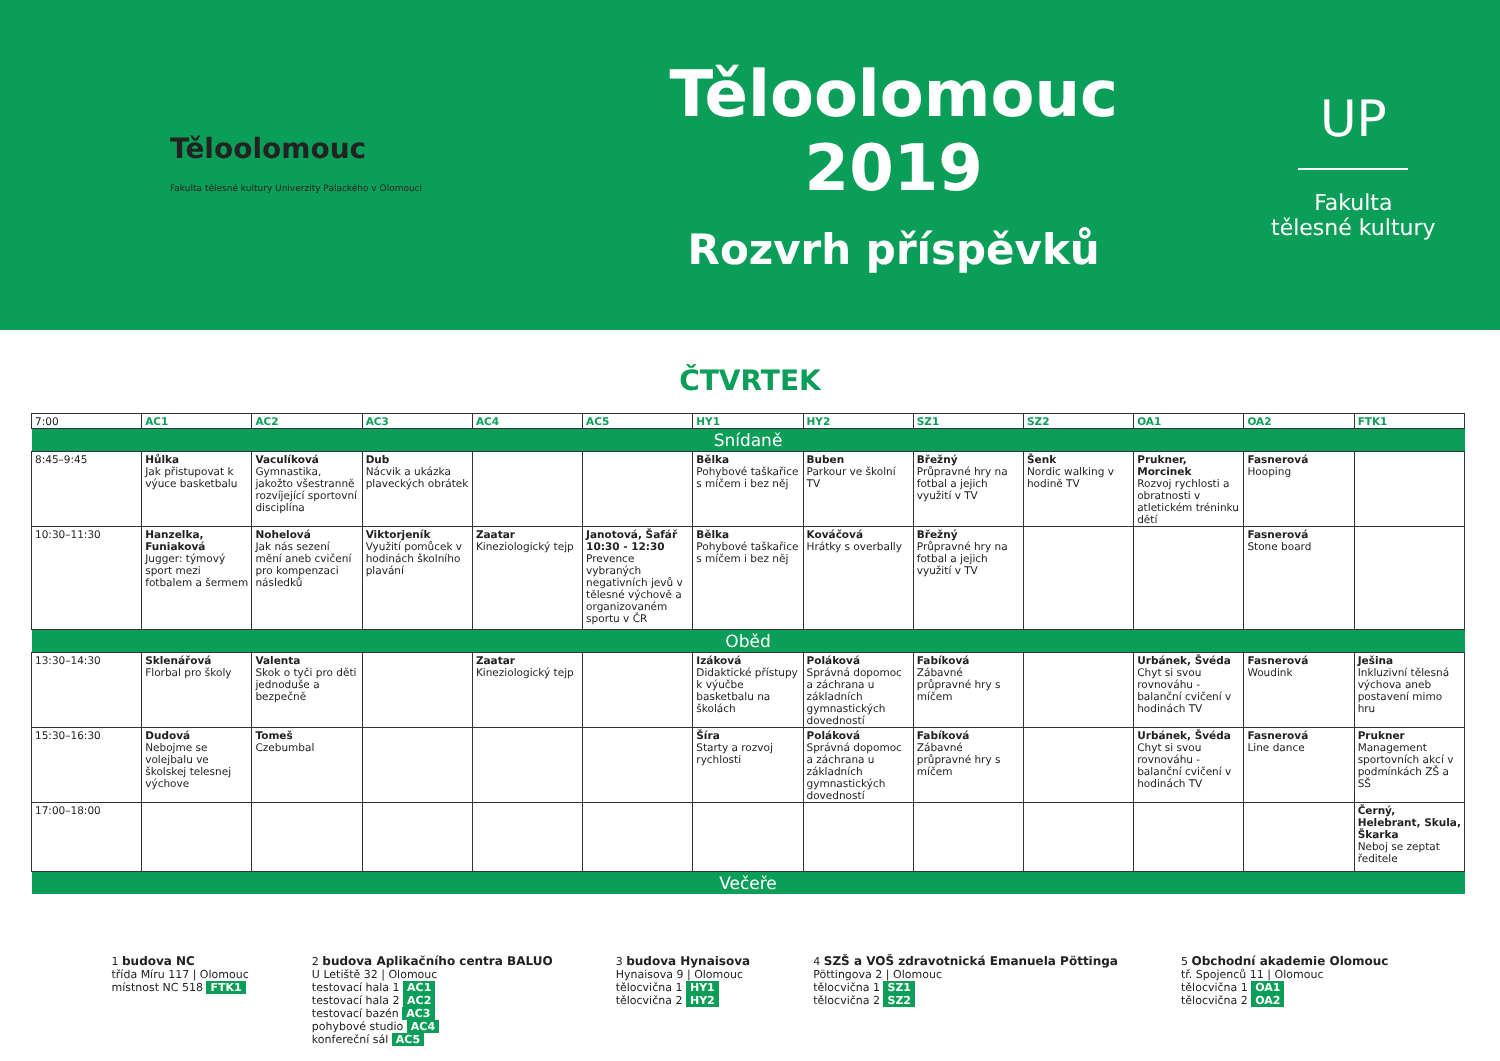Těloolomouc
Fakulta tělesné kultury Univerzity Palackého v Olomouci
Těloolomouc 2019
Rozvrh příspěvků
UP
Fakulta
tělesné kultury
ČTVRTEK
| 7:00 | AC1 | AC2 | AC3 | AC4 | AC5 | HY1 | HY2 | SZ1 | SZ2 | OA1 | OA2 | FTK1 |
| Snídaně | | | | | | | | | | | | |
| 8:45–9:45 | Hůlka Jak přistupovat k výuce basketbalu | Vaculíková Gymnastika, jakožto všestranně rozvíjející sportovní disciplína | Dub Nácvik a ukázka plaveckých obrátek | | | Bělka Pohybové taškařice s míčem i bez něj | Buben Parkour ve školní TV | Břežný Průpravné hry na fotbal a jejich využití v TV | Šenk Nordic walking v hodině TV | Prukner, Morcinek Rozvoj rychlosti a obratnosti v atletickém tréninku dětí | Fasnerová Hooping | |
| 10:30–11:30 | Hanzelka, Funiaková Jugger: týmový sport mezi fotbalem a šermem | Nohelová Jak nás sezení mění aneb cvičení pro kompenzaci následků | Viktorjeník Využití pomůcek v hodinách školního plavání | Zaatar Kineziologický tejp | Janotová, Šafář 10:30 - 12:30 Prevence vybraných negativních jevů v tělesné výchově a organizovaném sportu v ČR | Bělka Pohybové taškařice s míčem i bez něj | Kováčová Hrátky s overbally | Břežný Průpravné hry na fotbal a jejich využití v TV | | | Fasnerová Stone board | |
| Oběd | | | | | | | | | | | | |
| 13:30–14:30 | Sklenářová Florbal pro školy | Valenta Skok o tyči pro děti jednoduše a bezpečně | | Zaatar Kineziologický tejp | | Izáková Didaktické přístupy k výučbe basketbalu na školách | Poláková Správná dopomoc a záchrana u základních gymnastických dovedností | Fabíková Zábavné průpravné hry s míčem | | Urbánek, Švéda Chyt si svou rovnováhu - balanční cvičení v hodinách TV | Fasnerová Woudink | Ješina Inkluzivní tělesná výchova aneb postavení mimo hru |
| 15:30–16:30 | Dudová Nebojme se volejbalu ve školskej telesnej výchove | Tomeš Czebumbal | | | | Šíra Starty a rozvoj rychlosti | Poláková Správná dopomoc a záchrana u základních gymnastických dovedností | Fabíková Zábavné průpravné hry s míčem | | Urbánek, Švéda Chyt si svou rovnováhu - balanční cvičení v hodinách TV | Fasnerová Line dance | Prukner Management sportovních akcí v podmínkách ZŠ a SŠ |
| 17:00–18:00 | | | | | | | | | | | | Černý, Helebrant, Skula, Škarka Neboj se zeptat ředitele |
| Večeře | | | | | | | | | | | | |
1 budova NC
třída Míru 117 | Olomouc
místnost NC 518 FTK1
2 budova Aplikačního centra BALUO
U Letiště 32 | Olomouc
testovací hala 1 AC1
testovací hala 2 AC2
testovací bazén AC3
pohybové studio AC4
konfereční sál AC5
3 budova Hynaisova
Hynaisova 9 | Olomouc
tělocvična 1 HY1
tělocvična 2 HY2
4 SZŠ a VOŠ zdravotnická Emanuela Pöttinga
Pöttingova 2 | Olomouc
tělocvična 1 SZ1
tělocvična 2 SZ2
5 Obchodní akademie Olomouc
tř. Spojenců 11 | Olomouc
tělocvična 1 OA1
tělocvična 2 OA2